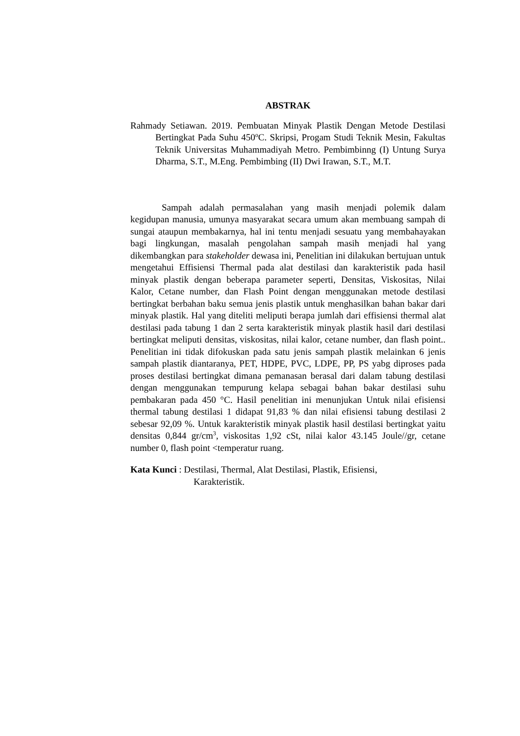ABSTRAK
Rahmady Setiawan. 2019. Pembuatan Minyak Plastik Dengan Metode Destilasi Bertingkat Pada Suhu 450<sup>o</sup>C. Skripsi, Progam Studi Teknik Mesin, Fakultas Teknik Universitas Muhammadiyah Metro. Pembimbinng (I) Untung Surya Dharma, S.T., M.Eng. Pembimbing (II) Dwi Irawan, S.T., M.T.
Sampah adalah permasalahan yang masih menjadi polemik dalam kegidupan manusia, umunya masyarakat secara umum akan membuang sampah di sungai ataupun membakarnya, hal ini tentu menjadi sesuatu yang membahayakan bagi lingkungan, masalah pengolahan sampah masih menjadi hal yang dikembangkan para stakeholder dewasa ini, Penelitian ini dilakukan bertujuan untuk mengetahui Effisiensi Thermal pada alat destilasi dan karakteristik pada hasil minyak plastik dengan beberapa parameter seperti, Densitas, Viskositas, Nilai Kalor, Cetane number, dan Flash Point dengan menggunakan metode destilasi bertingkat berbahan baku semua jenis plastik untuk menghasilkan bahan bakar dari minyak plastik. Hal yang diteliti meliputi berapa jumlah dari effisiensi thermal alat destilasi pada tabung 1 dan 2 serta karakteristik minyak plastik hasil dari destilasi bertingkat meliputi densitas, viskositas, nilai kalor, cetane number, dan flash point.. Penelitian ini tidak difokuskan pada satu jenis sampah plastik melainkan 6 jenis sampah plastik diantaranya, PET, HDPE, PVC, LDPE, PP, PS yabg diproses pada proses destilasi bertingkat dimana pemanasan berasal dari dalam tabung destilasi dengan menggunakan tempurung kelapa sebagai bahan bakar destilasi suhu pembakaran pada 450 °C. Hasil penelitian ini menunjukan Untuk nilai efisiensi thermal tabung destilasi 1 didapat 91,83 % dan nilai efisiensi tabung destilasi 2 sebesar 92,09 %. Untuk karakteristik minyak plastik hasil destilasi bertingkat yaitu densitas 0,844 gr/cm<sup>3</sup>, viskositas 1,92 cSt, nilai kalor 43.145 Joule//gr, cetane number 0, flash point <temperatur ruang.
Kata Kunci : Destilasi, Thermal, Alat Destilasi, Plastik, Efisiensi,
Karakteristik.